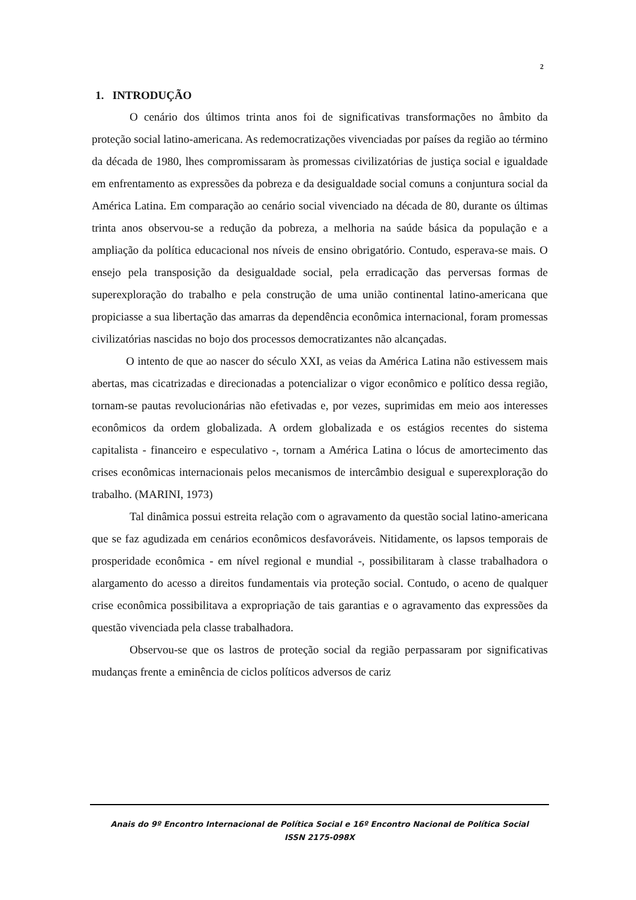2
1. INTRODUÇÃO
O cenário dos últimos trinta anos foi de significativas transformações no âmbito da proteção social latino-americana. As redemocratizações vivenciadas por países da região ao término da década de 1980, lhes compromissaram às promessas civilizatórias de justiça social e igualdade em enfrentamento as expressões da pobreza e da desigualdade social comuns a conjuntura social da América Latina. Em comparação ao cenário social vivenciado na década de 80, durante os últimas trinta anos observou-se a redução da pobreza, a melhoria na saúde básica da população e a ampliação da política educacional nos níveis de ensino obrigatório. Contudo, esperava-se mais. O ensejo pela transposição da desigualdade social, pela erradicação das perversas formas de superexploração do trabalho e pela construção de uma união continental latino-americana que propiciasse a sua libertação das amarras da dependência econômica internacional, foram promessas civilizatórias nascidas no bojo dos processos democratizantes não alcançadas.
O intento de que ao nascer do século XXI, as veias da América Latina não estivessem mais abertas, mas cicatrizadas e direcionadas a potencializar o vigor econômico e político dessa região, tornam-se pautas revolucionárias não efetivadas e, por vezes, suprimidas em meio aos interesses econômicos da ordem globalizada. A ordem globalizada e os estágios recentes do sistema capitalista - financeiro e especulativo -, tornam a América Latina o lócus de amortecimento das crises econômicas internacionais pelos mecanismos de intercâmbio desigual e superexploração do trabalho. (MARINI, 1973)
Tal dinâmica possui estreita relação com o agravamento da questão social latino-americana que se faz agudizada em cenários econômicos desfavoráveis. Nitidamente, os lapsos temporais de prosperidade econômica - em nível regional e mundial -, possibilitaram à classe trabalhadora o alargamento do acesso a direitos fundamentais via proteção social. Contudo, o aceno de qualquer crise econômica possibilitava a expropriação de tais garantias e o agravamento das expressões da questão vivenciada pela classe trabalhadora.
Observou-se que os lastros de proteção social da região perpassaram por significativas mudanças frente a eminência de ciclos políticos adversos de cariz
Anais do 9º Encontro Internacional de Política Social e 16º Encontro Nacional de Política Social
ISSN 2175-098X